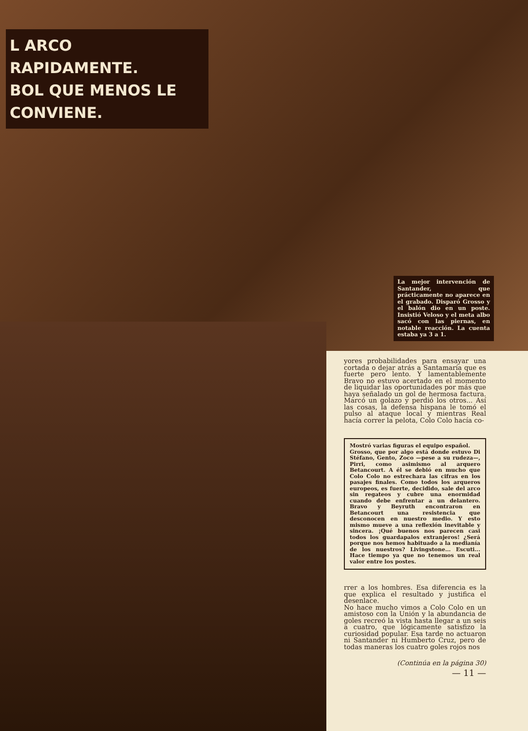L ARCO RAPIDAMENTE.
BOL QUE MENOS LE CONVIENE.
La mejor intervención de Santander, que prácticamente no aparece en el grabado. Disparó Grosso y el balón dio en un poste. Insistió Veloso y el meta albo sacó con las piernas, en notable reacción. La cuenta estaba ya 3 a 1.
yores probabilidades para ensayar una cortada o dejar atrás a Santamaría que es fuerte pero lento. Y lamentablemente Bravo no estuvo acertado en el momento de liquidar las oportunidades por más que haya señalado un gol de hermosa factura. Marcó un golazo y perdió los otros... Así las cosas, la defensa hispana le tomó el pulso al ataque local y mientras Real hacía correr la pelota, Colo Colo hacía co-
Mostró varias figuras el equipo español.
Grosso, que por algo está donde estuvo Di Stéfano, Gento, Zoco —pese a su rudeza—, Pirri, como asimismo al arquero Betancourt. A él se debió en mucho que Colo Colo no estrechara las cifras en los pasajes finales. Como todos los arqueros europeos, es fuerte, decidido, sale del arco sin regateos y cubre una enormidad cuando debe enfrentar a un delantero. Bravo y Beyruth encontraron en Betancourt una resistencia que desconocen en nuestro medio. Y esto mismo mueve a una reflexión inevitable y sincera. ¡Qué buenos nos parecen casi todos los guardapalos extranjeros! ¿Será porque nos hemos habituado a la medianía de los nuestros? Livingstone... Escuti... Hace tiempo ya que no tenemos un real valor entre los postes.
rrer a los hombres. Esa diferencia es la que explica el resultado y justifica el desenlace.
No hace mucho vimos a Colo Colo en un amistoso con la Unión y la abundancia de goles recreó la vista hasta llegar a un seis a cuatro, que lógicamente satisfizo la curiosidad popular. Esa tarde no actuaron ni Santander ni Humberto Cruz, pero de todas maneras los cuatro goles rojos nos
(Continúa en la página 30)
— 11 —